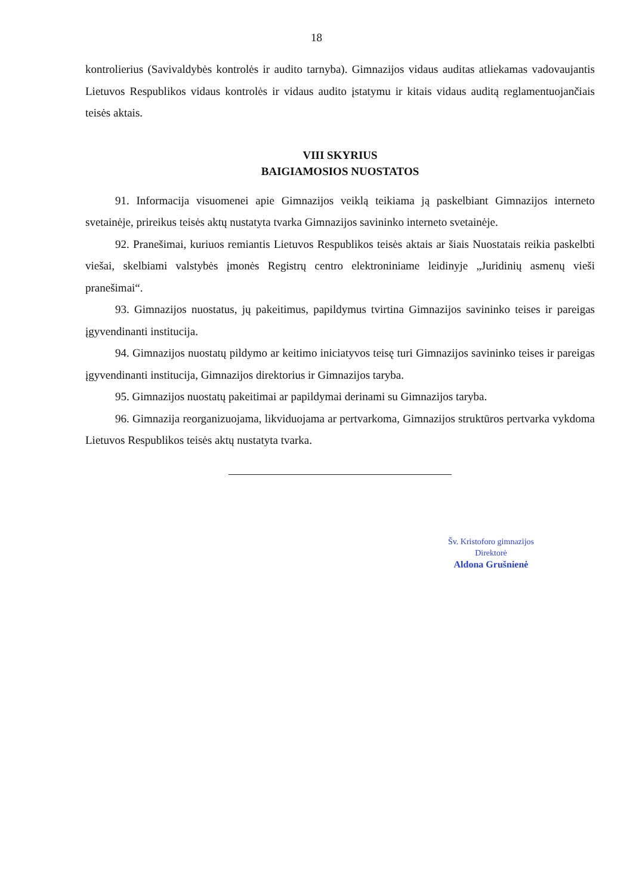18
kontrolierius (Savivaldybės kontrolės ir audito tarnyba). Gimnazijos vidaus auditas atliekamas vadovaujantis Lietuvos Respublikos vidaus kontrolės ir vidaus audito įstatymu ir kitais vidaus auditą reglamentuojančiais teisės aktais.
VIII SKYRIUS
BAIGIAMOSIOS NUOSTATOS
91. Informacija visuomenei apie Gimnazijos veiklą teikiama ją paskelbiant Gimnazijos interneto svetainėje, prireikus teisės aktų nustatyta tvarka Gimnazijos savininko interneto svetainėje.
92. Pranešimai, kuriuos remiantis Lietuvos Respublikos teisės aktais ar šiais Nuostatais reikia paskelbti viešai, skelbiami valstybės įmonės Registrų centro elektroniniame leidinyje „Juridinių asmenų vieši pranešimai“.
93. Gimnazijos nuostatus, jų pakeitimus, papildymus tvirtina Gimnazijos savininko teises ir pareigas įgyvendinanti institucija.
94. Gimnazijos nuostatų pildymo ar keitimo iniciatyvos teisę turi Gimnazijos savininko teises ir pareigas įgyvendinanti institucija, Gimnazijos direktorius ir Gimnazijos taryba.
95. Gimnazijos nuostatų pakeitimai ar papildymai derinami su Gimnazijos taryba.
96. Gimnazija reorganizuojama, likviduojama ar pertvarkoma, Gimnazijos struktūros pertvarka vykdoma Lietuvos Respublikos teisės aktų nustatyta tvarka.
Šv. Kristoforo gimnazijos
Direktorė
Aldona Grušnienė